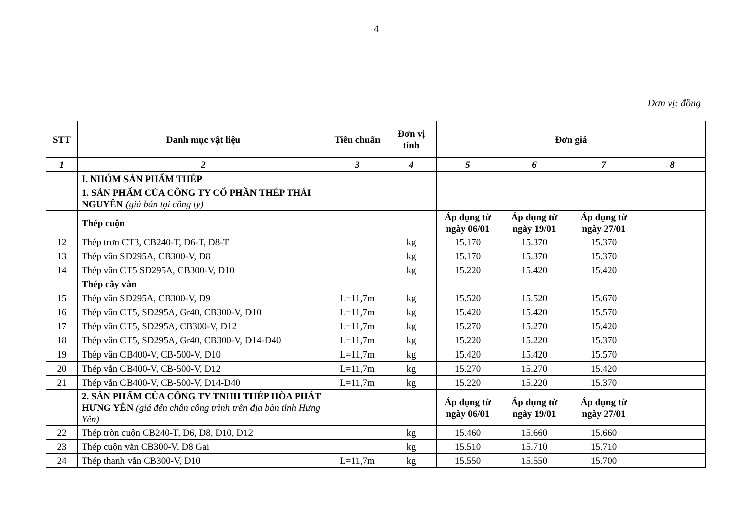4
Đơn vị: đồng
| STT | Danh mục vật liệu | Tiêu chuẩn | Đơn vị tính | Đơn giá | | | |
| --- | --- | --- | --- | --- | --- | --- | --- |
| 1 | 2 | 3 | 4 | 5 | 6 | 7 | 8 |
| | I. NHÓM SẢN PHẨM THÉP | | | | | | |
| | 1. SẢN PHẨM CỦA CÔNG TY CỔ PHẦN THÉP THÁI NGUYÊN (giá bán tại công ty) | | | | | | |
| | Thép cuộn | | | Áp dụng từ ngày 06/01 | Áp dụng từ ngày 19/01 | Áp dụng từ ngày 27/01 | |
| 12 | Thép trơn CT3, CB240-T, D6-T, D8-T | | kg | 15.170 | 15.370 | 15.370 | |
| 13 | Thép vằn SD295A, CB300-V, D8 | | kg | 15.170 | 15.370 | 15.370 | |
| 14 | Thép vằn CT5 SD295A, CB300-V, D10 | | kg | 15.220 | 15.420 | 15.420 | |
| | Thép cây vằn | | | | | | |
| 15 | Thép vằn SD295A, CB300-V, D9 | L=11,7m | kg | 15.520 | 15.520 | 15.670 | |
| 16 | Thép vằn CT5, SD295A, Gr40, CB300-V, D10 | L=11,7m | kg | 15.420 | 15.420 | 15.570 | |
| 17 | Thép vằn CT5, SD295A, CB300-V, D12 | L=11,7m | kg | 15.270 | 15.270 | 15.420 | |
| 18 | Thép vằn CT5, SD295A, Gr40, CB300-V, D14-D40 | L=11,7m | kg | 15.220 | 15.220 | 15.370 | |
| 19 | Thép vằn CB400-V, CB-500-V, D10 | L=11,7m | kg | 15.420 | 15.420 | 15.570 | |
| 20 | Thép vằn CB400-V, CB-500-V, D12 | L=11,7m | kg | 15.270 | 15.270 | 15.420 | |
| 21 | Thép vằn CB400-V, CB-500-V, D14-D40 | L=11,7m | kg | 15.220 | 15.220 | 15.370 | |
| | 2. SẢN PHẨM CỦA CÔNG TY TNHH THÉP HÒA PHÁT HƯNG YÊN (giá đến chân công trình trên địa bàn tỉnh Hưng Yên) | | | Áp dụng từ ngày 06/01 | Áp dụng từ ngày 19/01 | Áp dụng từ ngày 27/01 | |
| 22 | Thép tròn cuộn CB240-T, D6, D8, D10, D12 | | kg | 15.460 | 15.660 | 15.660 | |
| 23 | Thép cuộn vằn CB300-V, D8 Gai | | kg | 15.510 | 15.710 | 15.710 | |
| 24 | Thép thanh vằn CB300-V, D10 | L=11,7m | kg | 15.550 | 15.550 | 15.700 | |